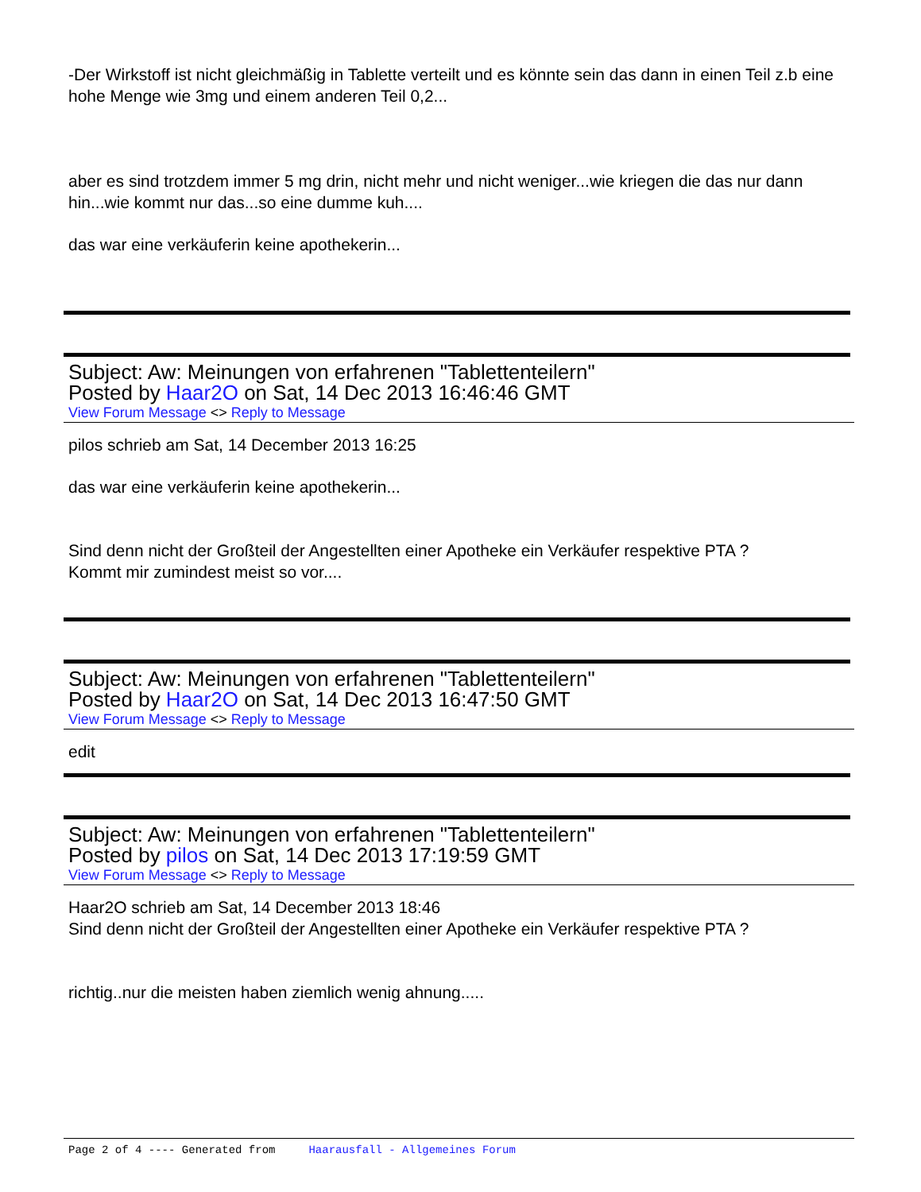-Der Wirkstoff ist nicht gleichmäßig in Tablette verteilt und es könnte sein das dann in einen Teil z.b eine hohe Menge wie 3mg und einem anderen Teil 0,2...
aber es sind trotzdem immer 5 mg drin, nicht mehr und nicht weniger...wie kriegen die das nur dann hin...wie kommt nur das...so eine dumme kuh....
das war eine verkäuferin keine apothekerin...
Subject: Aw: Meinungen von erfahrenen "Tablettenteilern"
Posted by Haar2O on Sat, 14 Dec 2013 16:46:46 GMT
View Forum Message <> Reply to Message
pilos schrieb am Sat, 14 December 2013 16:25
das war eine verkäuferin keine apothekerin...
Sind denn nicht der Großteil der Angestellten einer Apotheke ein Verkäufer respektive PTA ?
Kommt mir zumindest meist so vor....
Subject: Aw: Meinungen von erfahrenen "Tablettenteilern"
Posted by Haar2O on Sat, 14 Dec 2013 16:47:50 GMT
View Forum Message <> Reply to Message
edit
Subject: Aw: Meinungen von erfahrenen "Tablettenteilern"
Posted by pilos on Sat, 14 Dec 2013 17:19:59 GMT
View Forum Message <> Reply to Message
Haar2O schrieb am Sat, 14 December 2013 18:46
Sind denn nicht der Großteil der Angestellten einer Apotheke ein Verkäufer respektive PTA ?
richtig..nur die meisten haben ziemlich wenig ahnung.....
Page 2 of 4 ---- Generated from Haarausfall - Allgemeines Forum